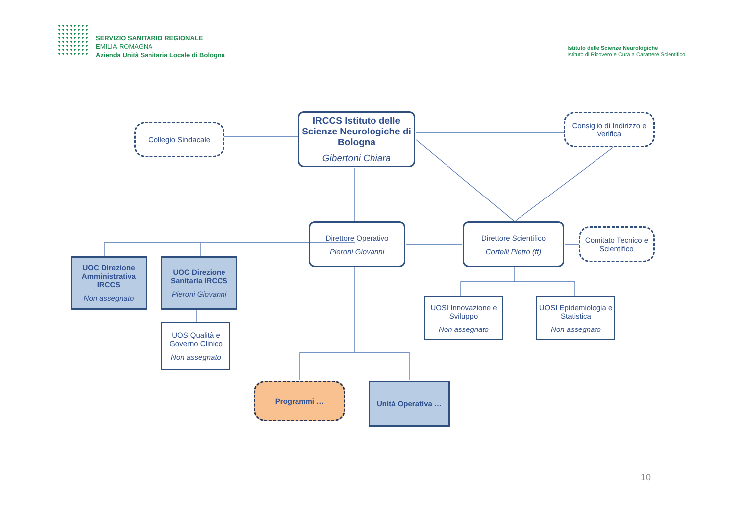SERVIZIO SANITARIO REGIONALE
EMILIA-ROMAGNA
Azienda Unità Sanitaria Locale di Bologna
Istituto delle Scienze Neurologiche
Istituto di Ricovero e Cura a Carattere Scientifico
Collegio Sindacale
IRCCS Istituto delle Scienze Neurologiche di Bologna
Gibertoni Chiara
Consiglio di Indirizzo e Verifica
Direttore Operativo
Pieroni Giovanni
Direttore Scientifico
Cortelli Pietro (ff)
Comitato Tecnico e Scientifico
UOC Direzione Amministrativa IRCCS
Non assegnato
UOC Direzione Sanitaria IRCCS
Pieroni Giovanni
UOS Qualità e Governo Clinico
Non assegnato
UOSI Innovazione e Sviluppo
Non assegnato
UOSI Epidemiologia e Statistica
Non assegnato
Programmi … Unità Operativa …
10